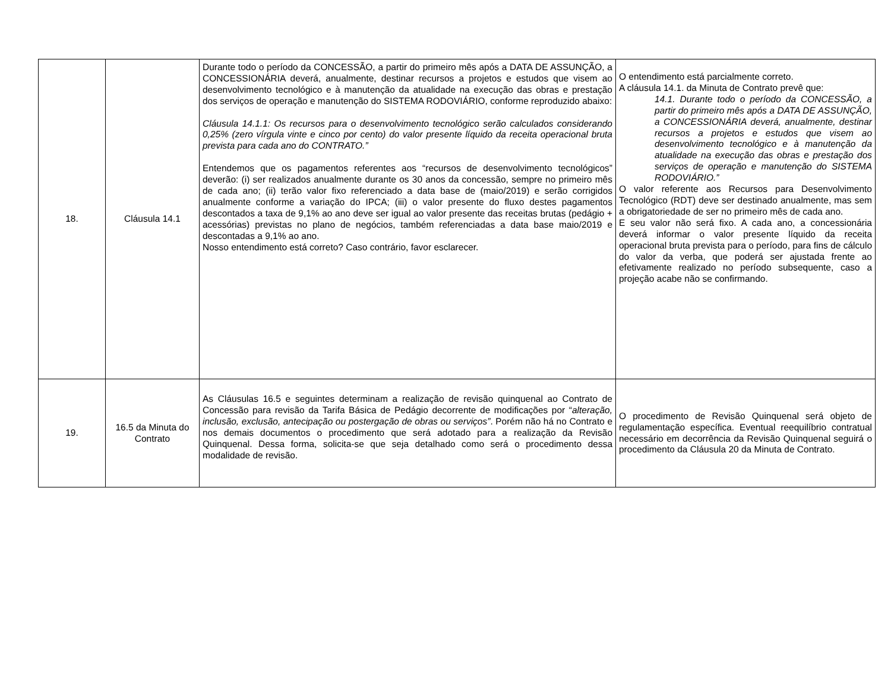| 18. | Cláusula 14.1 | Durante todo o período da CONCESSÃO, a partir do primeiro mês após a DATA DE ASSUNÇÃO, a CONCESSIONÁRIA deverá, anualmente, destinar recursos a projetos e estudos que visem ao desenvolvimento tecnológico e à manutenção da atualidade na execução das obras e prestação dos serviços de operação e manutenção do SISTEMA RODOVIÁRIO, conforme reproduzido abaixo: Cláusula 14.1.1: Os recursos para o desenvolvimento tecnológico serão calculados considerando 0,25% (zero vírgula vinte e cinco por cento) do valor presente líquido da receita operacional bruta prevista para cada ano do CONTRATO.” Entendemos que os pagamentos referentes aos “recursos de desenvolvimento tecnológicos” deverão: (i) ser realizados anualmente durante os 30 anos da concessão, sempre no primeiro mês de cada ano; (ii) terão valor fixo referenciado a data base de (maio/2019) e serão corrigidos anualmente conforme a variação do IPCA; (iii) o valor presente do fluxo destes pagamentos descontados a taxa de 9,1% ao ano deve ser igual ao valor presente das receitas brutas (pedágio + acessórias) previstas no plano de negócios, também referenciadas a data base maio/2019 e descontadas a 9,1% ao ano. Nosso entendimento está correto? Caso contrário, favor esclarecer. | O entendimento está parcialmente correto. A cláusula 14.1. da Minuta de Contrato prevê que: 14.1. Durante todo o período da CONCESSÃO, a partir do primeiro mês após a DATA DE ASSUNÇÃO, a CONCESSIONÁRIA deverá, anualmente, destinar recursos a projetos e estudos que visem ao desenvolvimento tecnológico e à manutenção da atualidade na execução das obras e prestação dos serviços de operação e manutenção do SISTEMA RODOVIÁRIO.” O valor referente aos Recursos para Desenvolvimento Tecnológico (RDT) deve ser destinado anualmente, mas sem a obrigatoriedade de ser no primeiro mês de cada ano. E seu valor não será fixo. A cada ano, a concessionária deverá informar o valor presente líquido da receita operacional bruta prevista para o período, para fins de cálculo do valor da verba, que poderá ser ajustada frente ao efetivamente realizado no período subsequente, caso a projeção acabe não se confirmando. |
| 19. | 16.5 da Minuta do Contrato | As Cláusulas 16.5 e seguintes determinam a realização de revisão quinquenal ao Contrato de Concessão para revisão da Tarifa Básica de Pedágio decorrente de modificações por “ alteração, inclusão, exclusão, antecipação ou postergação de obras ou serviços” . Porém não há no Contrato e nos demais documentos o procedimento que será adotado para a realização da Revisão Quinquenal. Dessa forma, solicita-se que seja detalhado como será o procedimento dessa modalidade de revisão. | O procedimento de Revisão Quinquenal será objeto de regulamentação específica. Eventual reequilíbrio contratual necessário em decorrência da Revisão Quinquenal seguirá o procedimento da Cláusula 20 da Minuta de Contrato. |